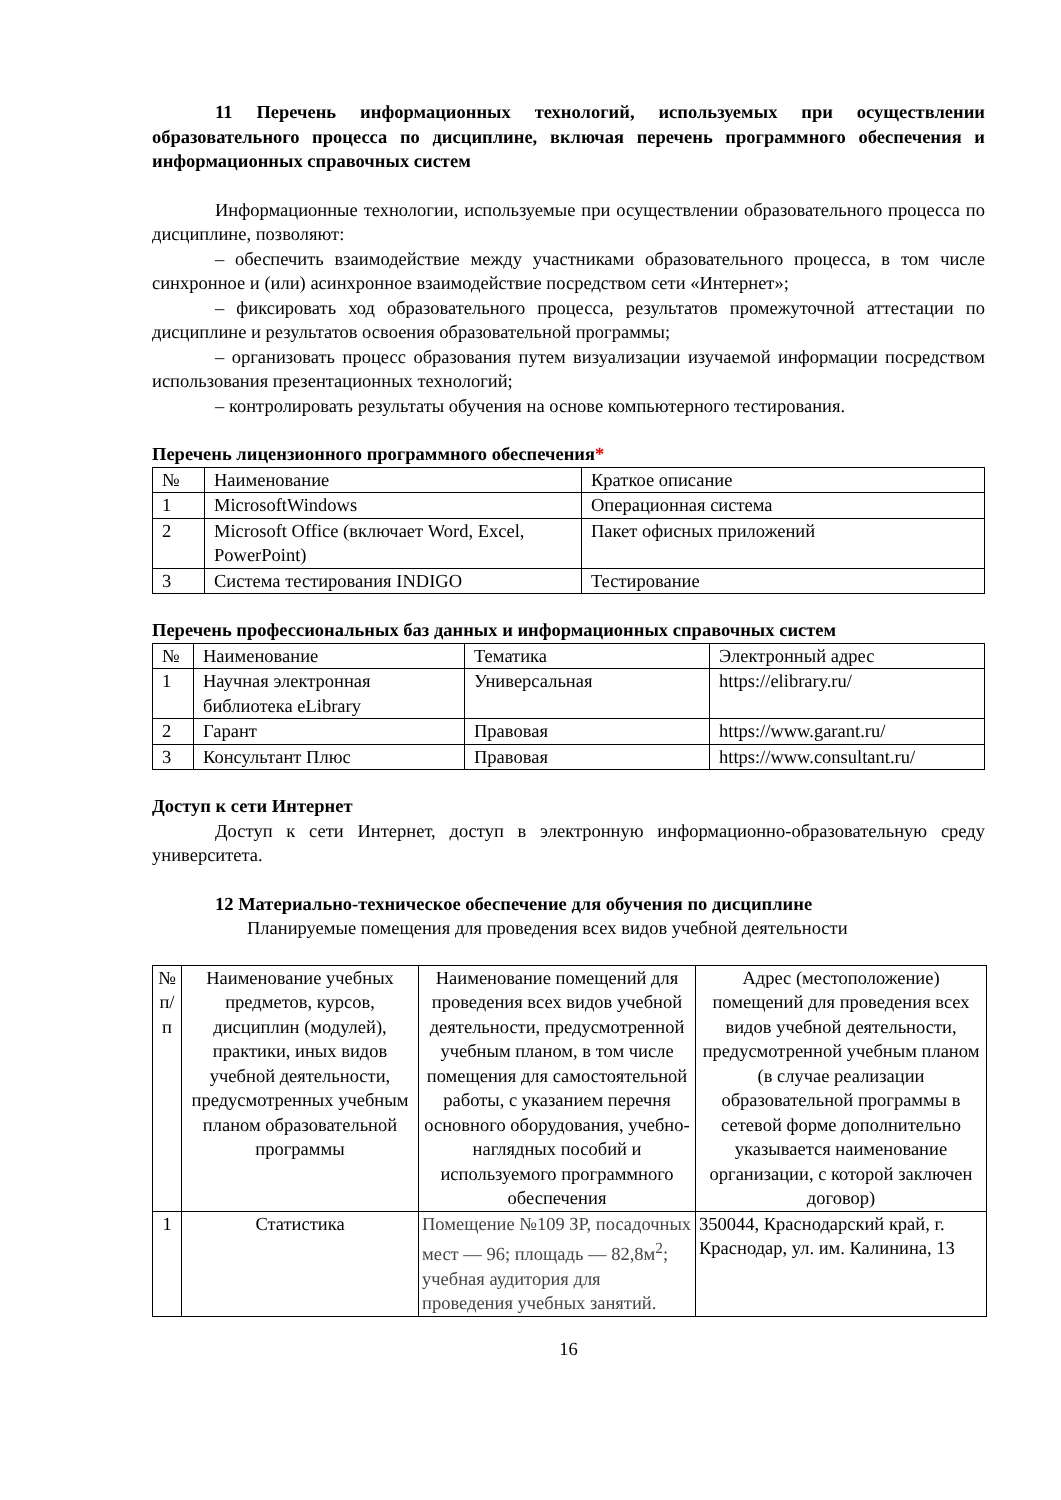11 Перечень информационных технологий, используемых при осуществлении образовательного процесса по дисциплине, включая перечень программного обеспечения и информационных справочных систем
Информационные технологии, используемые при осуществлении образовательного процесса по дисциплине, позволяют:
– обеспечить взаимодействие между участниками образовательного процесса, в том числе синхронное и (или) асинхронное взаимодействие посредством сети «Интернет»;
– фиксировать ход образовательного процесса, результатов промежуточной аттестации по дисциплине и результатов освоения образовательной программы;
– организовать процесс образования путем визуализации изучаемой информации посредством использования презентационных технологий;
– контролировать результаты обучения на основе компьютерного тестирования.
Перечень лицензионного программного обеспечения*
| № | Наименование | Краткое описание |
| --- | --- | --- |
| 1 | MicrosoftWindows | Операционная система |
| 2 | Microsoft Office (включает Word, Excel, PowerPoint) | Пакет офисных приложений |
| 3 | Система тестирования INDIGO | Тестирование |
Перечень профессиональных баз данных и информационных справочных систем
| № | Наименование | Тематика | Электронный адрес |
| --- | --- | --- | --- |
| 1 | Научная электронная библиотека eLibrary | Универсальная | https://elibrary.ru/ |
| 2 | Гарант | Правовая | https://www.garant.ru/ |
| 3 | Консультант Плюс | Правовая | https://www.consultant.ru/ |
Доступ к сети Интернет
Доступ к сети Интернет, доступ в электронную информационно-образовательную среду университета.
12 Материально-техническое обеспечение для обучения по дисциплине
Планируемые помещения для проведения всех видов учебной деятельности
| № п/п | Наименование учебных предметов, курсов, дисциплин (модулей), практики, иных видов учебной деятельности, предусмотренных учебным планом образовательной программы | Наименование помещений для проведения всех видов учебной деятельности, предусмотренной учебным планом, в том числе помещения для самостоятельной работы, с указанием перечня основного оборудования, учебно-наглядных пособий и используемого программного обеспечения | Адрес (местоположение) помещений для проведения всех видов учебной деятельности, предусмотренной учебным планом (в случае реализации образовательной программы в сетевой форме дополнительно указывается наименование организации, с которой заключен договор) |
| --- | --- | --- | --- |
| 1 | Статистика | Помещение №109 ЗР, посадочных мест — 96; площадь — 82,8м<sup>2</sup>; учебная аудитория для проведения учебных занятий. | 350044, Краснодарский край, г. Краснодар, ул. им. Калинина, 13 |
16